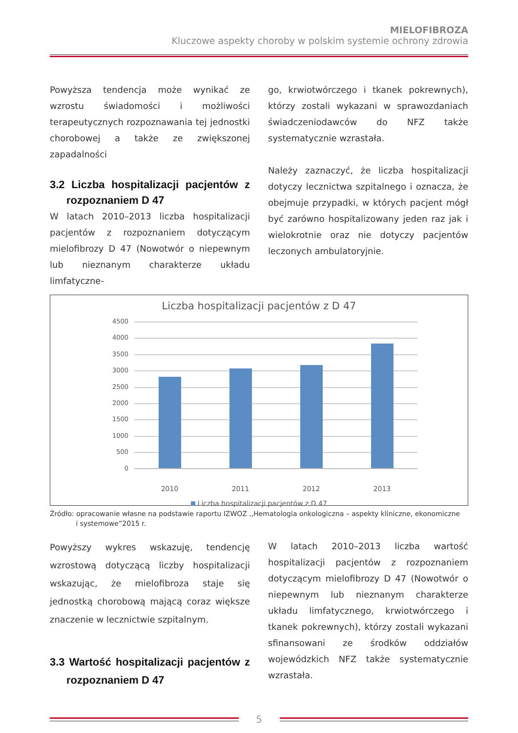MIELOFIBROZA
Kluczowe aspekty choroby w polskim systemie ochrony zdrowia
Powyższa tendencja może wynikać ze wzrostu świadomości i możliwości terapeutycznych rozpoznawania tej jednostki chorobowej a także ze zwiększonej zapadalności
3.2 Liczba hospitalizacji pacjentów z rozpoznaniem D 47
W latach 2010–2013 liczba hospitalizacji pacjentów z rozpoznaniem dotyczącym mielofibrozy D 47 (Nowotwór o niepewnym lub nieznanym charakterze układu limfatyczne-
go, krwiotwórczego i tkanek pokrewnych), którzy zostali wykazani w sprawozdaniach świadczeniodawców do NFZ także systematycznie wzrastała.
Należy zaznaczyć, że liczba hospitalizacji dotyczy lecznictwa szpitalnego i oznacza, że obejmuje przypadki, w których pacjent mógł być zarówno hospitalizowany jeden raz jak i wielokrotnie oraz nie dotyczy pacjentów leczonych ambulatoryjnie.
Liczba hospitalizacji pacjentów z D 47
4500
4000
3500
3000
2500
2000
1500
1000
500
0
2010 2011 2012 2013
Liczba hospitalizacji pacjentów z D 47
Źródło: opracowanie własne na podstawie raportu IZWOZ ,,Hematologia onkologiczna – aspekty kliniczne, ekonomiczne
i systemowe”2015 r.
Powyższy wykres wskazuję, tendencję wzrostową dotyczącą liczby hospitalizacji wskazując, że mielofibroza staje się jednostką chorobową mającą coraz większe znaczenie w lecznictwie szpitalnym.
3.3 Wartość hospitalizacji pacjentów z rozpoznaniem D 47
W latach 2010–2013 liczba wartość hospitalizacji pacjentów z rozpoznaniem dotyczącym mielofibrozy D 47 (Nowotwór o niepewnym lub nieznanym charakterze układu limfatycznego, krwiotwórczego i tkanek pokrewnych), którzy zostali wykazani sfinansowani ze środków oddziałów wojewódzkich NFZ także systematycznie wzrastała.
5